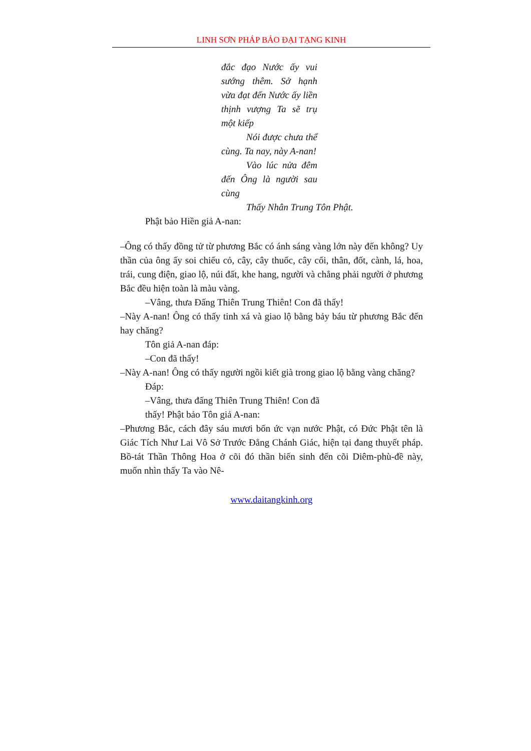LINH SƠN PHÁP BẢO ĐẠI TẠNG KINH
đắc đạo Nước ấy vui sướng thêm. Sở hạnh vừa đạt đến Nước ấy liền thịnh vượng Ta sẽ trụ một kiếp
Nói được chưa thể cùng. Ta nay, này A-nan!
Vào lúc nửa đêm đến Ông là người sau cùng
Thấy Nhân Trung Tôn Phật.
Phật bảo Hiền giả A-nan:
–Ông có thấy đồng tử từ phương Bắc có ánh sáng vàng lớn này đến không? Uy thần của ông ấy soi chiếu cỏ, cây, cây thuốc, cây cối, thân, đốt, cành, lá, hoa, trái, cung điện, giao lộ, núi đất, khe hang, người và chẳng phải người ở phương Bắc đều hiện toàn là màu vàng.
–Vâng, thưa Đấng Thiên Trung Thiên! Con đã thấy!
–Này A-nan! Ông có thấy tinh xá và giao lộ bằng bảy báu từ phương Bắc đến hay chăng?
Tôn giả A-nan đáp:
–Con đã thấy!
–Này A-nan! Ông có thấy người ngồi kiết già trong giao lộ bằng vàng chăng?
Đáp:
–Vâng, thưa đấng Thiên Trung Thiên! Con đã
thấy! Phật bảo Tôn giả A-nan:
–Phương Bắc, cách đây sáu mươi bốn ức vạn nước Phật, có Đức Phật tên là Giác Tích Như Lai Vô Sở Trước Đẳng Chánh Giác, hiện tại đang thuyết pháp. Bồ-tát Thần Thông Hoa ở cõi đó thần biến sinh đến cõi Diêm-phù-đề này, muốn nhìn thấy Ta vào Nê-
www.daitangkinh.org